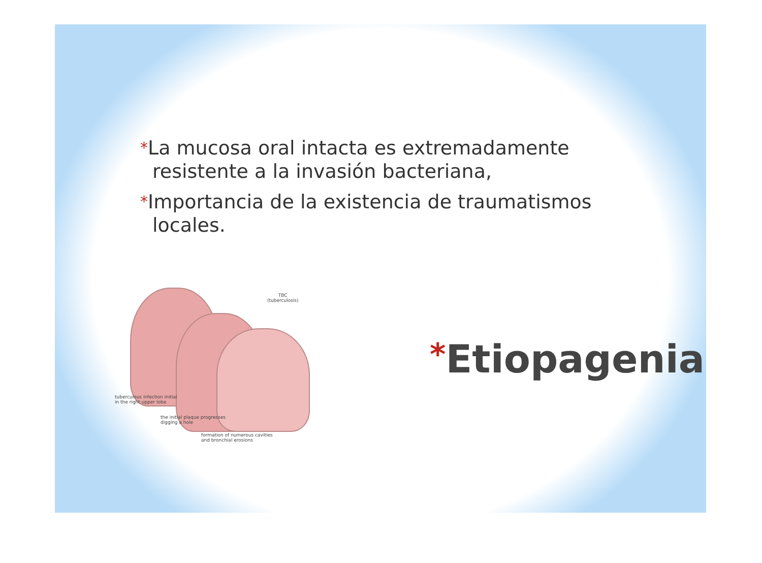*La mucosa oral intacta es extremadamente resistente a la invasión bacteriana,
*Importancia de la existencia de traumatismos locales.
TBC
(tuberculosis)
tuberculous infection initial
in the right upper lobe
the initial plaque progresses
digging a hole
formation of numerous cavities
and bronchial erosions
*Etiopagenia